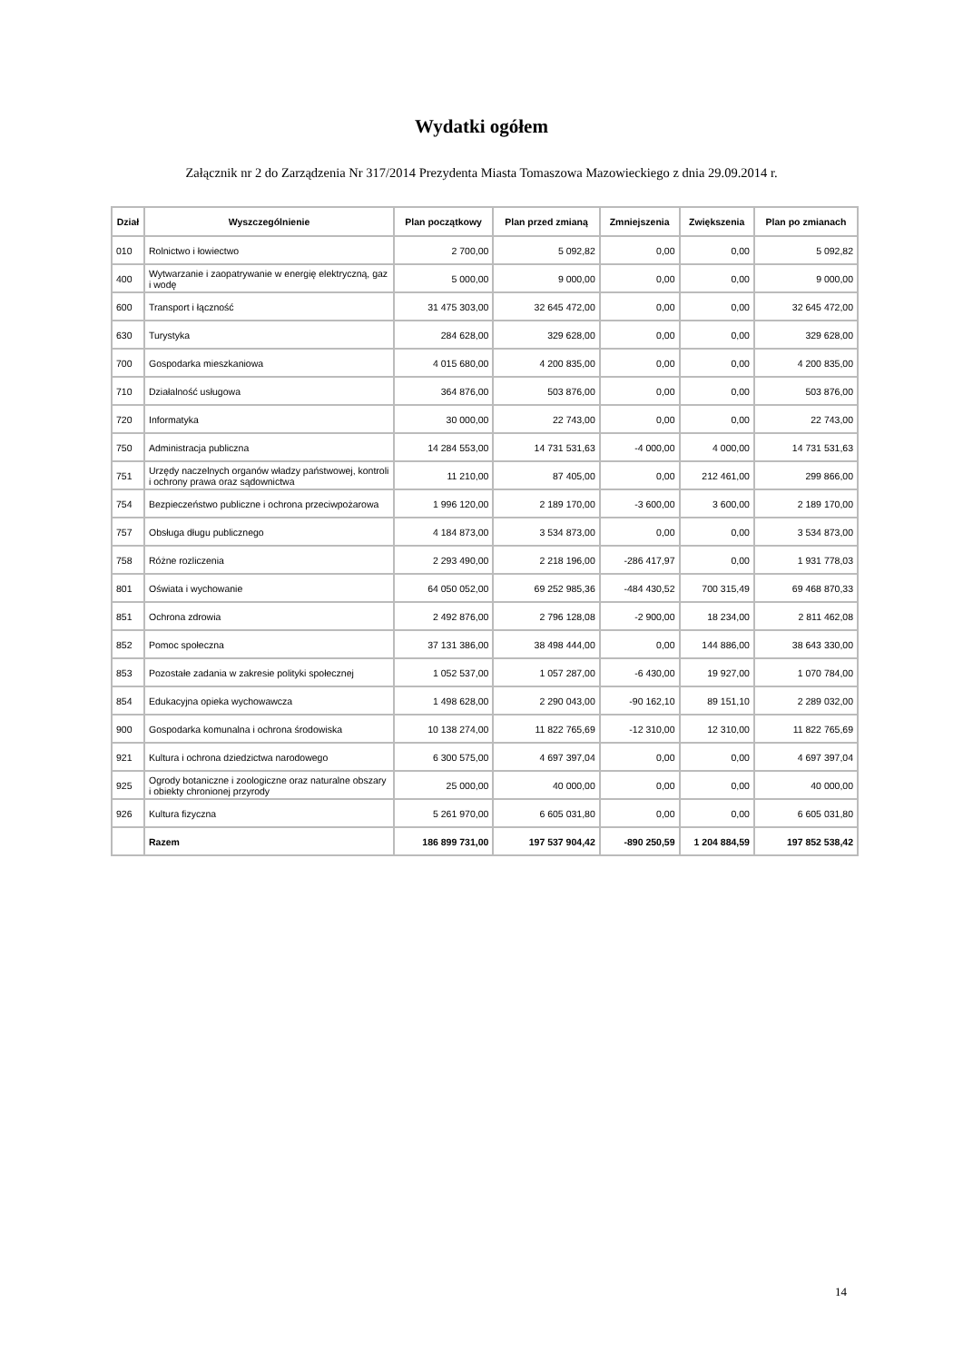Wydatki ogółem
Załącznik nr 2 do Zarządzenia Nr 317/2014 Prezydenta Miasta Tomaszowa Mazowieckiego z dnia 29.09.2014 r.
| Dział | Wyszczególnienie | Plan początkowy | Plan przed zmianą | Zmniejszenia | Zwiększenia | Plan po zmianach |
| --- | --- | --- | --- | --- | --- | --- |
| 010 | Rolnictwo i łowiectwo | 2 700,00 | 5 092,82 | 0,00 | 0,00 | 5 092,82 |
| 400 | Wytwarzanie i zaopatrywanie w energię elektryczną, gaz i wodę | 5 000,00 | 9 000,00 | 0,00 | 0,00 | 9 000,00 |
| 600 | Transport i łączność | 31 475 303,00 | 32 645 472,00 | 0,00 | 0,00 | 32 645 472,00 |
| 630 | Turystyka | 284 628,00 | 329 628,00 | 0,00 | 0,00 | 329 628,00 |
| 700 | Gospodarka mieszkaniowa | 4 015 680,00 | 4 200 835,00 | 0,00 | 0,00 | 4 200 835,00 |
| 710 | Działalność usługowa | 364 876,00 | 503 876,00 | 0,00 | 0,00 | 503 876,00 |
| 720 | Informatyka | 30 000,00 | 22 743,00 | 0,00 | 0,00 | 22 743,00 |
| 750 | Administracja publiczna | 14 284 553,00 | 14 731 531,63 | -4 000,00 | 4 000,00 | 14 731 531,63 |
| 751 | Urzędy naczelnych organów władzy państwowej, kontroli i ochrony prawa oraz sądownictwa | 11 210,00 | 87 405,00 | 0,00 | 212 461,00 | 299 866,00 |
| 754 | Bezpieczeństwo publiczne i ochrona przeciwpożarowa | 1 996 120,00 | 2 189 170,00 | -3 600,00 | 3 600,00 | 2 189 170,00 |
| 757 | Obsługa długu publicznego | 4 184 873,00 | 3 534 873,00 | 0,00 | 0,00 | 3 534 873,00 |
| 758 | Różne rozliczenia | 2 293 490,00 | 2 218 196,00 | -286 417,97 | 0,00 | 1 931 778,03 |
| 801 | Oświata i wychowanie | 64 050 052,00 | 69 252 985,36 | -484 430,52 | 700 315,49 | 69 468 870,33 |
| 851 | Ochrona zdrowia | 2 492 876,00 | 2 796 128,08 | -2 900,00 | 18 234,00 | 2 811 462,08 |
| 852 | Pomoc społeczna | 37 131 386,00 | 38 498 444,00 | 0,00 | 144 886,00 | 38 643 330,00 |
| 853 | Pozostałe zadania w zakresie polityki społecznej | 1 052 537,00 | 1 057 287,00 | -6 430,00 | 19 927,00 | 1 070 784,00 |
| 854 | Edukacyjna opieka wychowawcza | 1 498 628,00 | 2 290 043,00 | -90 162,10 | 89 151,10 | 2 289 032,00 |
| 900 | Gospodarka komunalna i ochrona środowiska | 10 138 274,00 | 11 822 765,69 | -12 310,00 | 12 310,00 | 11 822 765,69 |
| 921 | Kultura i ochrona dziedzictwa narodowego | 6 300 575,00 | 4 697 397,04 | 0,00 | 0,00 | 4 697 397,04 |
| 925 | Ogrody botaniczne i zoologiczne oraz naturalne obszary i obiekty chronionej przyrody | 25 000,00 | 40 000,00 | 0,00 | 0,00 | 40 000,00 |
| 926 | Kultura fizyczna | 5 261 970,00 | 6 605 031,80 | 0,00 | 0,00 | 6 605 031,80 |
| | Razem | 186 899 731,00 | 197 537 904,42 | -890 250,59 | 1 204 884,59 | 197 852 538,42 |
14